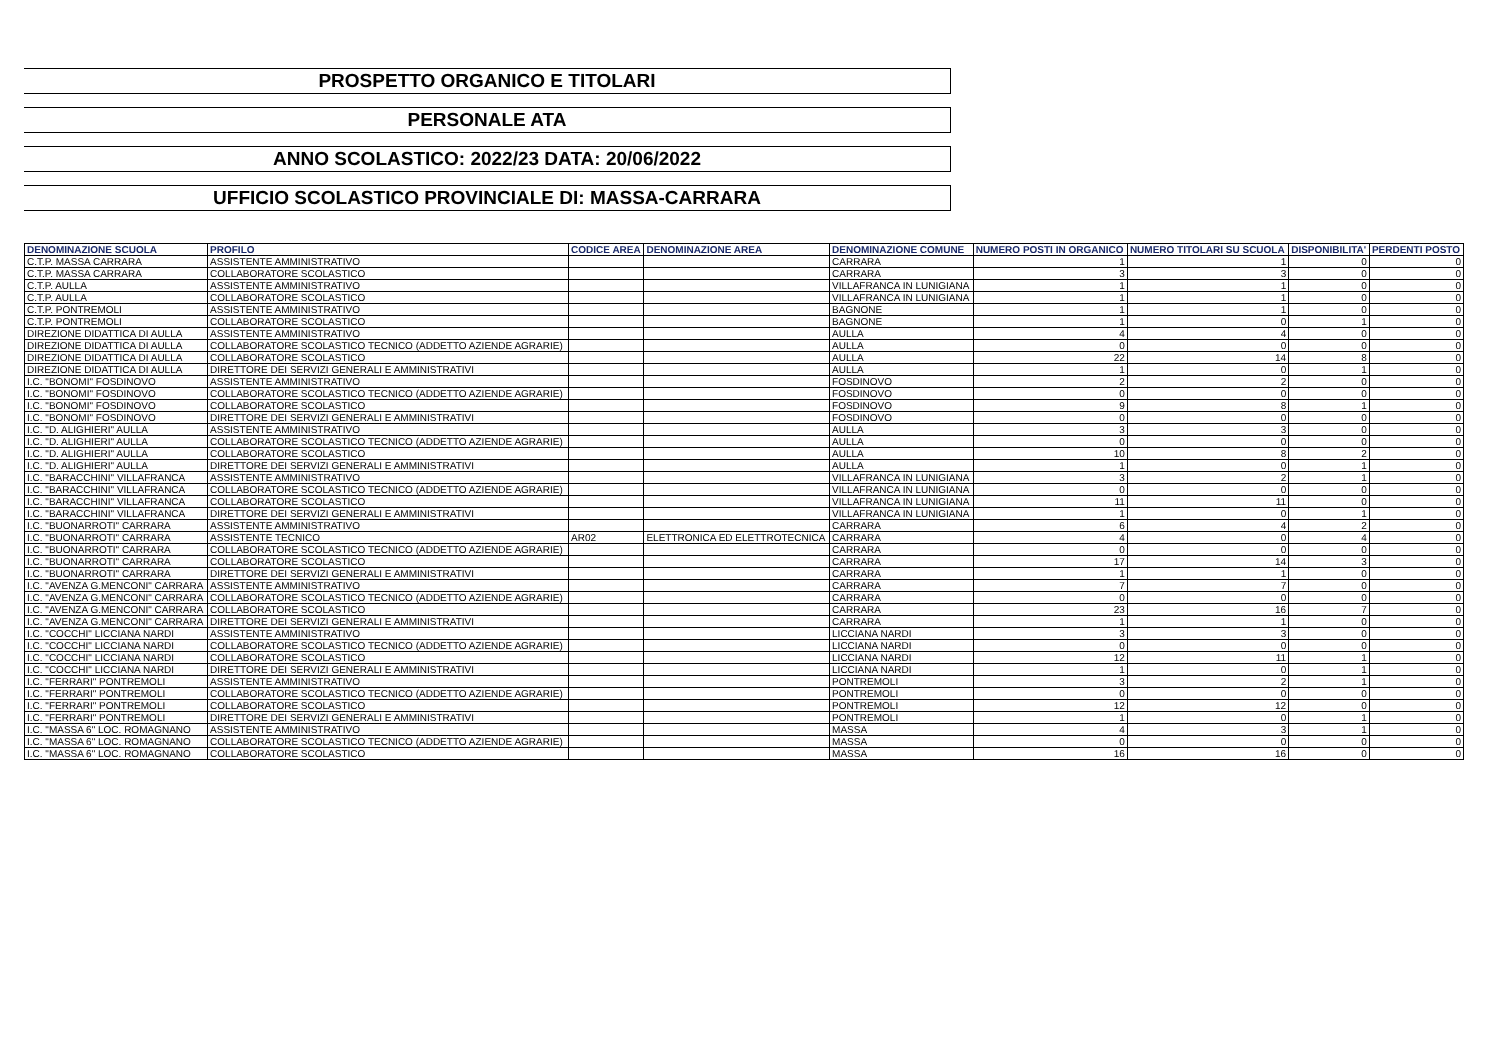PROSPETTO ORGANICO E TITOLARI
PERSONALE ATA
ANNO SCOLASTICO: 2022/23 DATA: 20/06/2022
UFFICIO SCOLASTICO PROVINCIALE DI: MASSA-CARRARA
| DENOMINAZIONE SCUOLA | PROFILO | CODICE AREA | DENOMINAZIONE AREA | DENOMINAZIONE COMUNE | NUMERO POSTI IN ORGANICO | NUMERO TITOLARI SU SCUOLA | DISPONIBILITA' | PERDENTI POSTO |
| --- | --- | --- | --- | --- | --- | --- | --- | --- |
| C.T.P. MASSA CARRARA | ASSISTENTE AMMINISTRATIVO | | | CARRARA | 1 | 1 | 0 | 0 |
| C.T.P. MASSA CARRARA | COLLABORATORE SCOLASTICO | | | CARRARA | 3 | 3 | 0 | 0 |
| C.T.P. AULLA | ASSISTENTE AMMINISTRATIVO | | | VILLAFRANCA IN LUNIGIANA | 1 | 1 | 0 | 0 |
| C.T.P. AULLA | COLLABORATORE SCOLASTICO | | | VILLAFRANCA IN LUNIGIANA | 1 | 1 | 0 | 0 |
| C.T.P. PONTREMOLI | ASSISTENTE AMMINISTRATIVO | | | BAGNONE | 1 | 1 | 0 | 0 |
| C.T.P. PONTREMOLI | COLLABORATORE SCOLASTICO | | | BAGNONE | 1 | 0 | 1 | 0 |
| DIREZIONE DIDATTICA DI AULLA | ASSISTENTE AMMINISTRATIVO | | | AULLA | 4 | 4 | 0 | 0 |
| DIREZIONE DIDATTICA DI AULLA | COLLABORATORE SCOLASTICO TECNICO (ADDETTO AZIENDE AGRARIE) | | | AULLA | 0 | 0 | 0 | 0 |
| DIREZIONE DIDATTICA DI AULLA | COLLABORATORE SCOLASTICO | | | AULLA | 22 | 14 | 8 | 0 |
| DIREZIONE DIDATTICA DI AULLA | DIRETTORE DEI SERVIZI GENERALI E AMMINISTRATIVI | | | AULLA | 1 | 0 | 1 | 0 |
| I.C. "BONOMI" FOSDINOVO | ASSISTENTE AMMINISTRATIVO | | | FOSDINOVO | 2 | 2 | 0 | 0 |
| I.C. "BONOMI" FOSDINOVO | COLLABORATORE SCOLASTICO TECNICO (ADDETTO AZIENDE AGRARIE) | | | FOSDINOVO | 0 | 0 | 0 | 0 |
| I.C. "BONOMI" FOSDINOVO | COLLABORATORE SCOLASTICO | | | FOSDINOVO | 9 | 8 | 1 | 0 |
| I.C. "BONOMI" FOSDINOVO | DIRETTORE DEI SERVIZI GENERALI E AMMINISTRATIVI | | | FOSDINOVO | 0 | 0 | 0 | 0 |
| I.C. "D. ALIGHIERI" AULLA | ASSISTENTE AMMINISTRATIVO | | | AULLA | 3 | 3 | 0 | 0 |
| I.C. "D. ALIGHIERI" AULLA | COLLABORATORE SCOLASTICO TECNICO (ADDETTO AZIENDE AGRARIE) | | | AULLA | 0 | 0 | 0 | 0 |
| I.C. "D. ALIGHIERI" AULLA | COLLABORATORE SCOLASTICO | | | AULLA | 10 | 8 | 2 | 0 |
| I.C. "D. ALIGHIERI" AULLA | DIRETTORE DEI SERVIZI GENERALI E AMMINISTRATIVI | | | AULLA | 1 | 0 | 1 | 0 |
| I.C. "BARACCHINI" VILLAFRANCA | ASSISTENTE AMMINISTRATIVO | | | VILLAFRANCA IN LUNIGIANA | 3 | 2 | 1 | 0 |
| I.C. "BARACCHINI" VILLAFRANCA | COLLABORATORE SCOLASTICO TECNICO (ADDETTO AZIENDE AGRARIE) | | | VILLAFRANCA IN LUNIGIANA | 0 | 0 | 0 | 0 |
| I.C. "BARACCHINI" VILLAFRANCA | COLLABORATORE SCOLASTICO | | | VILLAFRANCA IN LUNIGIANA | 11 | 11 | 0 | 0 |
| I.C. "BARACCHINI" VILLAFRANCA | DIRETTORE DEI SERVIZI GENERALI E AMMINISTRATIVI | | | VILLAFRANCA IN LUNIGIANA | 1 | 0 | 1 | 0 |
| I.C. "BUONARROTI" CARRARA | ASSISTENTE AMMINISTRATIVO | | | CARRARA | 6 | 4 | 2 | 0 |
| I.C. "BUONARROTI" CARRARA | ASSISTENTE TECNICO | AR02 | ELETTRONICA ED ELETTROTECNICA | CARRARA | 4 | 0 | 4 | 0 |
| I.C. "BUONARROTI" CARRARA | COLLABORATORE SCOLASTICO TECNICO (ADDETTO AZIENDE AGRARIE) | | | CARRARA | 0 | 0 | 0 | 0 |
| I.C. "BUONARROTI" CARRARA | COLLABORATORE SCOLASTICO | | | CARRARA | 17 | 14 | 3 | 0 |
| I.C. "BUONARROTI" CARRARA | DIRETTORE DEI SERVIZI GENERALI E AMMINISTRATIVI | | | CARRARA | 1 | 1 | 0 | 0 |
| I.C. "AVENZA G.MENCONI" CARRARA | ASSISTENTE AMMINISTRATIVO | | | CARRARA | 7 | 7 | 0 | 0 |
| I.C. "AVENZA G.MENCONI" CARRARA | COLLABORATORE SCOLASTICO TECNICO (ADDETTO AZIENDE AGRARIE) | | | CARRARA | 0 | 0 | 0 | 0 |
| I.C. "AVENZA G.MENCONI" CARRARA | COLLABORATORE SCOLASTICO | | | CARRARA | 23 | 16 | 7 | 0 |
| I.C. "AVENZA G.MENCONI" CARRARA | DIRETTORE DEI SERVIZI GENERALI E AMMINISTRATIVI | | | CARRARA | 1 | 1 | 0 | 0 |
| I.C. "COCCHI" LICCIANA NARDI | ASSISTENTE AMMINISTRATIVO | | | LICCIANA NARDI | 3 | 3 | 0 | 0 |
| I.C. "COCCHI" LICCIANA NARDI | COLLABORATORE SCOLASTICO TECNICO (ADDETTO AZIENDE AGRARIE) | | | LICCIANA NARDI | 0 | 0 | 0 | 0 |
| I.C. "COCCHI" LICCIANA NARDI | COLLABORATORE SCOLASTICO | | | LICCIANA NARDI | 12 | 11 | 1 | 0 |
| I.C. "COCCHI" LICCIANA NARDI | DIRETTORE DEI SERVIZI GENERALI E AMMINISTRATIVI | | | LICCIANA NARDI | 1 | 0 | 1 | 0 |
| I.C. "FERRARI" PONTREMOLI | ASSISTENTE AMMINISTRATIVO | | | PONTREMOLI | 3 | 2 | 1 | 0 |
| I.C. "FERRARI" PONTREMOLI | COLLABORATORE SCOLASTICO TECNICO (ADDETTO AZIENDE AGRARIE) | | | PONTREMOLI | 0 | 0 | 0 | 0 |
| I.C. "FERRARI" PONTREMOLI | COLLABORATORE SCOLASTICO | | | PONTREMOLI | 12 | 12 | 0 | 0 |
| I.C. "FERRARI" PONTREMOLI | DIRETTORE DEI SERVIZI GENERALI E AMMINISTRATIVI | | | PONTREMOLI | 1 | 0 | 1 | 0 |
| I.C. "MASSA 6" LOC. ROMAGNANO | ASSISTENTE AMMINISTRATIVO | | | MASSA | 4 | 3 | 1 | 0 |
| I.C. "MASSA 6" LOC. ROMAGNANO | COLLABORATORE SCOLASTICO TECNICO (ADDETTO AZIENDE AGRARIE) | | | MASSA | 0 | 0 | 0 | 0 |
| I.C. "MASSA 6" LOC. ROMAGNANO | COLLABORATORE SCOLASTICO | | | MASSA | 16 | 16 | 0 | 0 |